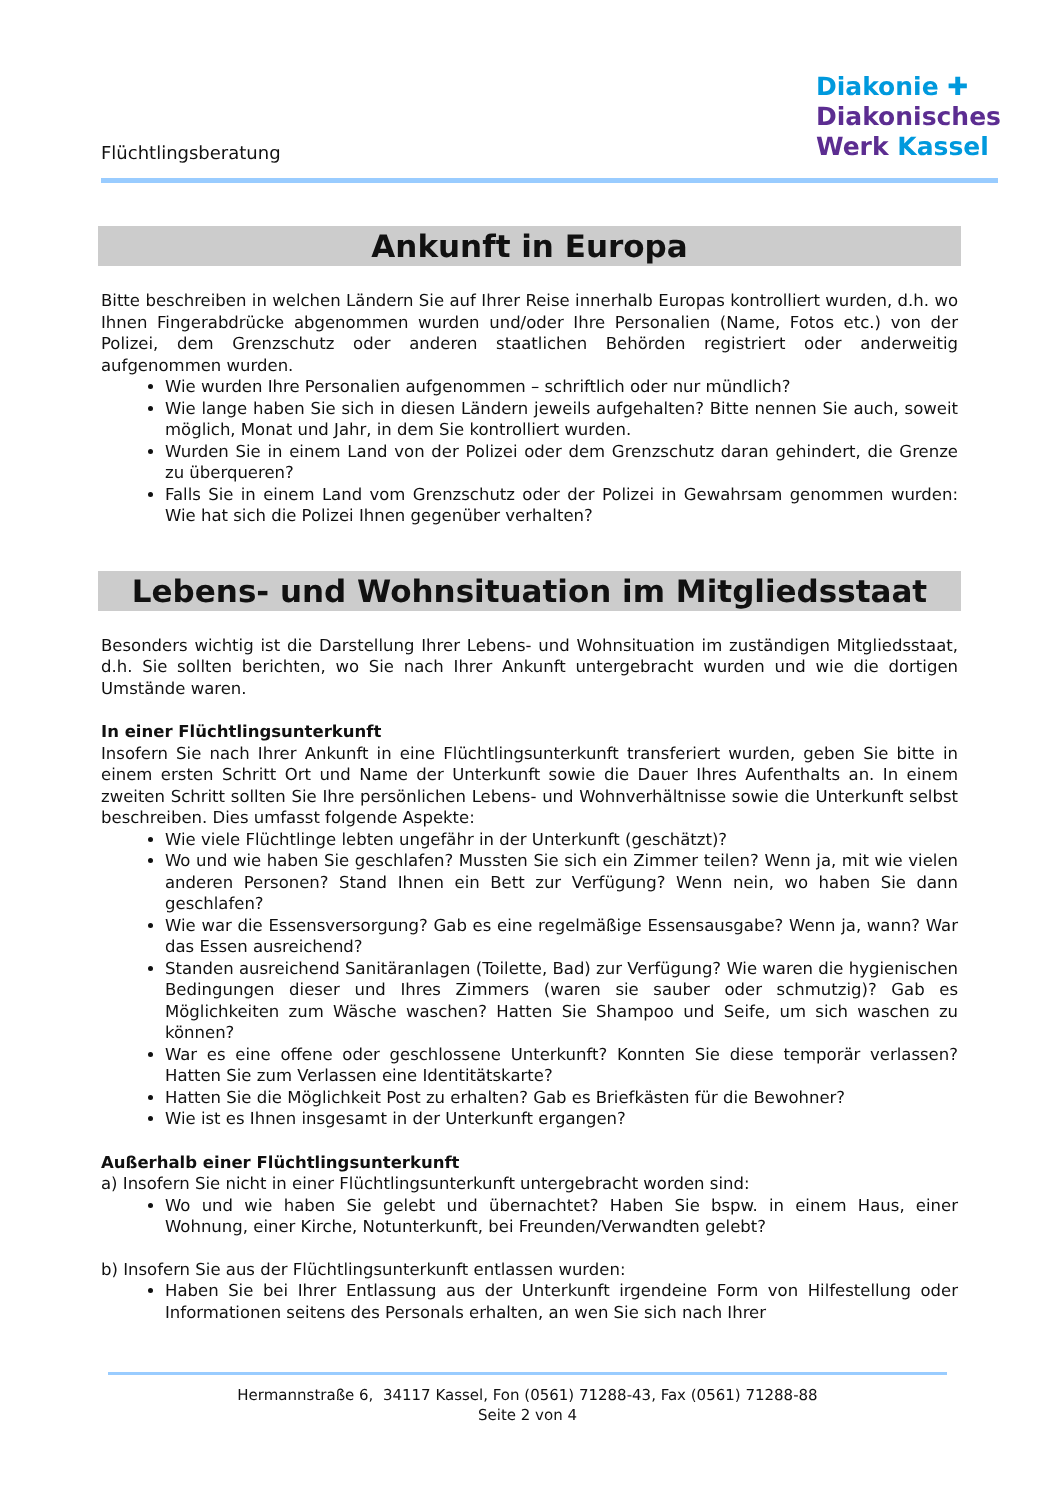Flüchtlingsberatung
Diakonie ✚
Diakonisches
Werk Kassel
Ankunft in Europa
Bitte beschreiben in welchen Ländern Sie auf Ihrer Reise innerhalb Europas kontrolliert wurden, d.h. wo Ihnen Fingerabdrücke abgenommen wurden und/oder Ihre Personalien (Name, Fotos etc.) von der Polizei, dem Grenzschutz oder anderen staatlichen Behörden registriert oder anderweitig aufgenommen wurden.
Wie wurden Ihre Personalien aufgenommen – schriftlich oder nur mündlich?
Wie lange haben Sie sich in diesen Ländern jeweils aufgehalten? Bitte nennen Sie auch, soweit möglich, Monat und Jahr, in dem Sie kontrolliert wurden.
Wurden Sie in einem Land von der Polizei oder dem Grenzschutz daran gehindert, die Grenze zu überqueren?
Falls Sie in einem Land vom Grenzschutz oder der Polizei in Gewahrsam genommen wurden: Wie hat sich die Polizei Ihnen gegenüber verhalten?
Lebens- und Wohnsituation im Mitgliedsstaat
Besonders wichtig ist die Darstellung Ihrer Lebens- und Wohnsituation im zuständigen Mitgliedsstaat, d.h. Sie sollten berichten, wo Sie nach Ihrer Ankunft untergebracht wurden und wie die dortigen Umstände waren.
In einer Flüchtlingsunterkunft
Insofern Sie nach Ihrer Ankunft in eine Flüchtlingsunterkunft transferiert wurden, geben Sie bitte in einem ersten Schritt Ort und Name der Unterkunft sowie die Dauer Ihres Aufenthalts an. In einem zweiten Schritt sollten Sie Ihre persönlichen Lebens- und Wohnverhältnisse sowie die Unterkunft selbst beschreiben. Dies umfasst folgende Aspekte:
Wie viele Flüchtlinge lebten ungefähr in der Unterkunft (geschätzt)?
Wo und wie haben Sie geschlafen? Mussten Sie sich ein Zimmer teilen? Wenn ja, mit wie vielen anderen Personen? Stand Ihnen ein Bett zur Verfügung? Wenn nein, wo haben Sie dann geschlafen?
Wie war die Essensversorgung? Gab es eine regelmäßige Essensausgabe? Wenn ja, wann? War das Essen ausreichend?
Standen ausreichend Sanitäranlagen (Toilette, Bad) zur Verfügung? Wie waren die hygienischen Bedingungen dieser und Ihres Zimmers (waren sie sauber oder schmutzig)? Gab es Möglichkeiten zum Wäsche waschen? Hatten Sie Shampoo und Seife, um sich waschen zu können?
War es eine offene oder geschlossene Unterkunft? Konnten Sie diese temporär verlassen? Hatten Sie zum Verlassen eine Identitätskarte?
Hatten Sie die Möglichkeit Post zu erhalten? Gab es Briefkästen für die Bewohner?
Wie ist es Ihnen insgesamt in der Unterkunft ergangen?
Außerhalb einer Flüchtlingsunterkunft
a) Insofern Sie nicht in einer Flüchtlingsunterkunft untergebracht worden sind:
Wo und wie haben Sie gelebt und übernachtet? Haben Sie bspw. in einem Haus, einer Wohnung, einer Kirche, Notunterkunft, bei Freunden/Verwandten gelebt?
b) Insofern Sie aus der Flüchtlingsunterkunft entlassen wurden:
Haben Sie bei Ihrer Entlassung aus der Unterkunft irgendeine Form von Hilfestellung oder Informationen seitens des Personals erhalten, an wen Sie sich nach Ihrer
Hermannstraße 6, 34117 Kassel, Fon (0561) 71288-43, Fax (0561) 71288-88
Seite 2 von 4